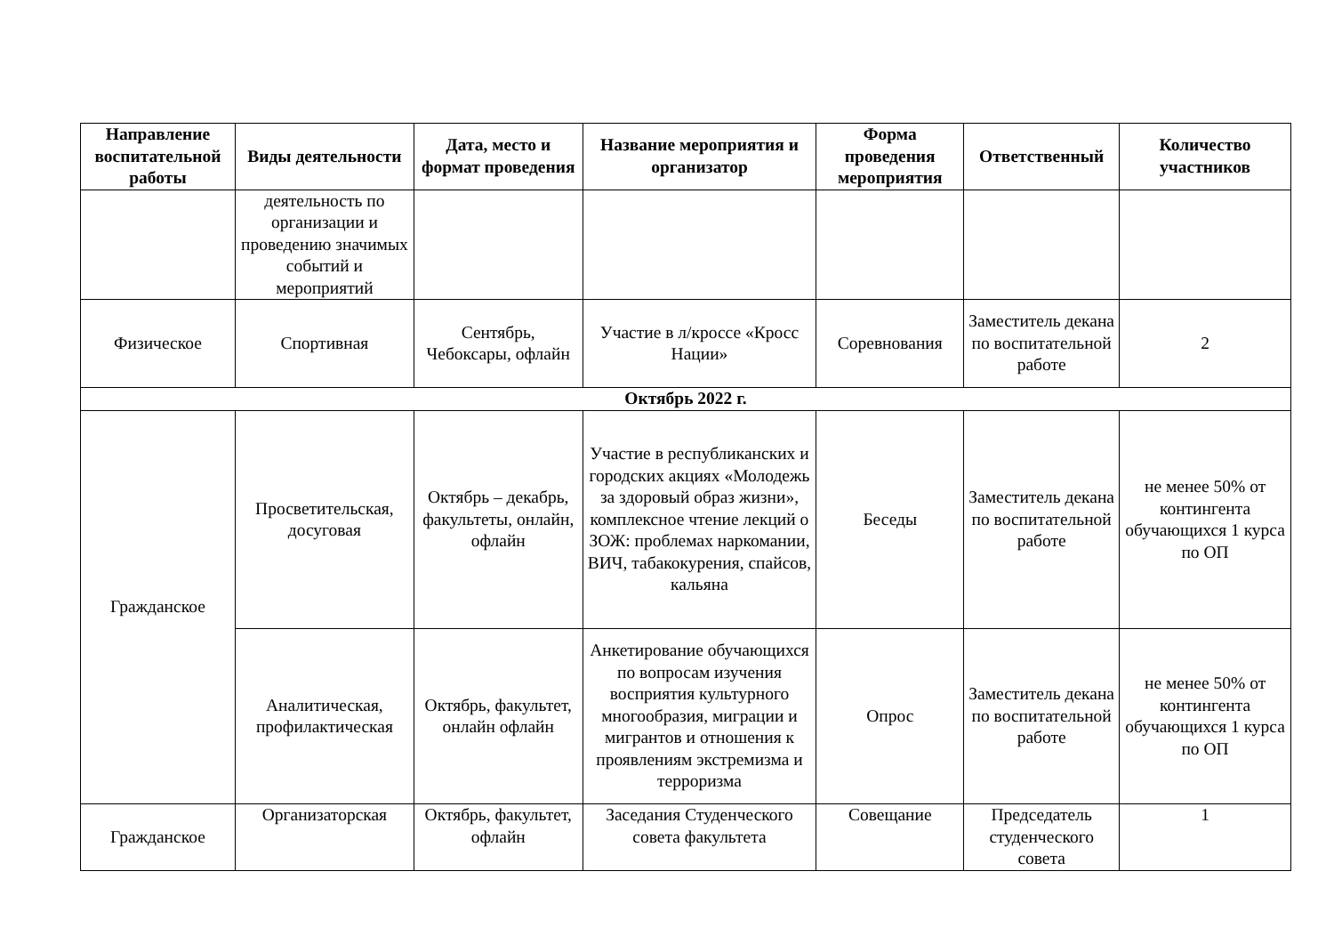| Направление воспитательной работы | Виды деятельности | Дата, место и формат проведения | Название мероприятия и организатор | Форма проведения мероприятия | Ответственный | Количество участников |
| --- | --- | --- | --- | --- | --- | --- |
| | деятельность по организации и проведению значимых событий и мероприятий | | | | | |
| Физическое | Спортивная | Сентябрь, Чебоксары, офлайн | Участие в л/кроссе «Кросс Нации» | Соревнования | Заместитель декана по воспитательной работе | 2 |
| Октябрь 2022 г. | | | | | | |
| Гражданское | Просветительская, досуговая | Октябрь – декабрь, факультеты, онлайн, офлайн | Участие в республиканских и городских акциях «Молодежь за здоровый образ жизни», комплексное чтение лекций о ЗОЖ: проблемах наркомании, ВИЧ, табакокурения, спайсов, кальяна | Беседы | Заместитель декана по воспитательной работе | не менее 50% от контингента обучающихся 1 курса по ОП |
| | Аналитическая, профилактическая | Октябрь, факультет, онлайн офлайн | Анкетирование обучающихся по вопросам изучения восприятия культурного многообразия, миграции и мигрантов и отношения к проявлениям экстремизма и терроризма | Опрос | Заместитель декана по воспитательной работе | не менее 50% от контингента обучающихся 1 курса по ОП |
| Гражданское | Организаторская | Октябрь, факультет, офлайн | Заседания Студенческого совета факультета | Совещание | Председатель студенческого совета | 1 |